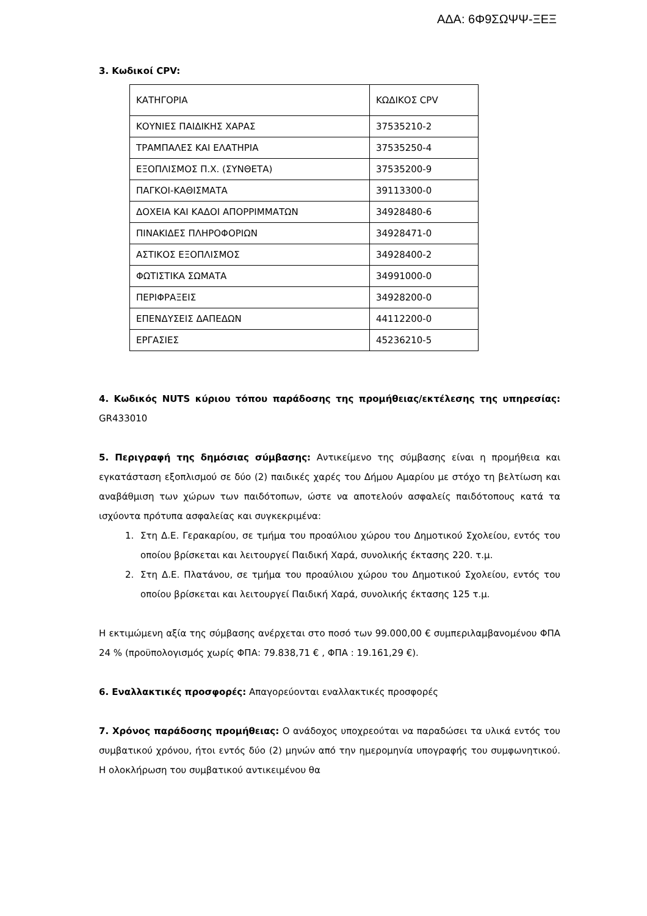ΑΔΑ: 6Φ9ΣΩΨΨ-ΞΕΞ
3. Κωδικοί CPV:
| ΚΑΤΗΓΟΡΙΑ | ΚΩΔΙΚΟΣ CPV |
| ΚΟΥΝΙΕΣ ΠΑΙΔΙΚΗΣ ΧΑΡΑΣ | 37535210-2 |
| ΤΡΑΜΠΑΛΕΣ ΚΑΙ ΕΛΑΤΗΡΙΑ | 37535250-4 |
| ΕΞΟΠΛΙΣΜΟΣ Π.Χ. (ΣΥΝΘΕΤΑ) | 37535200-9 |
| ΠΑΓΚΟΙ-ΚΑΘΙΣΜΑΤΑ | 39113300-0 |
| ΔΟΧΕΙΑ ΚΑΙ ΚΑΔΟΙ ΑΠΟΡΡΙΜΜΑΤΩΝ | 34928480-6 |
| ΠΙΝΑΚΙΔΕΣ ΠΛΗΡΟΦΟΡΙΩΝ | 34928471-0 |
| ΑΣΤΙΚΟΣ ΕΞΟΠΛΙΣΜΟΣ | 34928400-2 |
| ΦΩΤΙΣΤΙΚΑ ΣΩΜΑΤΑ | 34991000-0 |
| ΠΕΡΙΦΡΑΞΕΙΣ | 34928200-0 |
| ΕΠΕΝΔΥΣΕΙΣ ΔΑΠΕΔΩΝ | 44112200-0 |
| ΕΡΓΑΣΙΕΣ | 45236210-5 |
4. Κωδικός NUTS κύριου τόπου παράδοσης της προμήθειας/εκτέλεσης της υπηρεσίας: GR433010
5. Περιγραφή της δημόσιας σύμβασης: Αντικείμενο της σύμβασης είναι η προμήθεια και εγκατάσταση εξοπλισμού σε δύο (2) παιδικές χαρές του Δήμου Αμαρίου με στόχο τη βελτίωση και αναβάθμιση των χώρων των παιδότοπων, ώστε να αποτελούν ασφαλείς παιδότοπους κατά τα ισχύοντα πρότυπα ασφαλείας και συγκεκριμένα:
1. Στη Δ.Ε. Γερακαρίου, σε τμήμα του προαύλιου χώρου του Δημοτικού Σχολείου, εντός του οποίου βρίσκεται και λειτουργεί Παιδική Χαρά, συνολικής έκτασης 220. τ.μ.
2. Στη Δ.Ε. Πλατάνου, σε τμήμα του προαύλιου χώρου του Δημοτικού Σχολείου, εντός του οποίου βρίσκεται και λειτουργεί Παιδική Χαρά, συνολικής έκτασης 125 τ.μ.
Η εκτιμώμενη αξία της σύμβασης ανέρχεται στο ποσό των 99.000,00 € συμπεριλαμβανομένου ΦΠΑ 24 % (προϋπολογισμός χωρίς ΦΠΑ: 79.838,71 € , ΦΠΑ : 19.161,29 €).
6. Εναλλακτικές προσφορές: Απαγορεύονται εναλλακτικές προσφορές
7. Χρόνος παράδοσης προμήθειας: Ο ανάδοχος υποχρεούται να παραδώσει τα υλικά εντός του συμβατικού χρόνου, ήτοι εντός δύο (2) μηνών από την ημερομηνία υπογραφής του συμφωνητικού. Η ολοκλήρωση του συμβατικού αντικειμένου θα